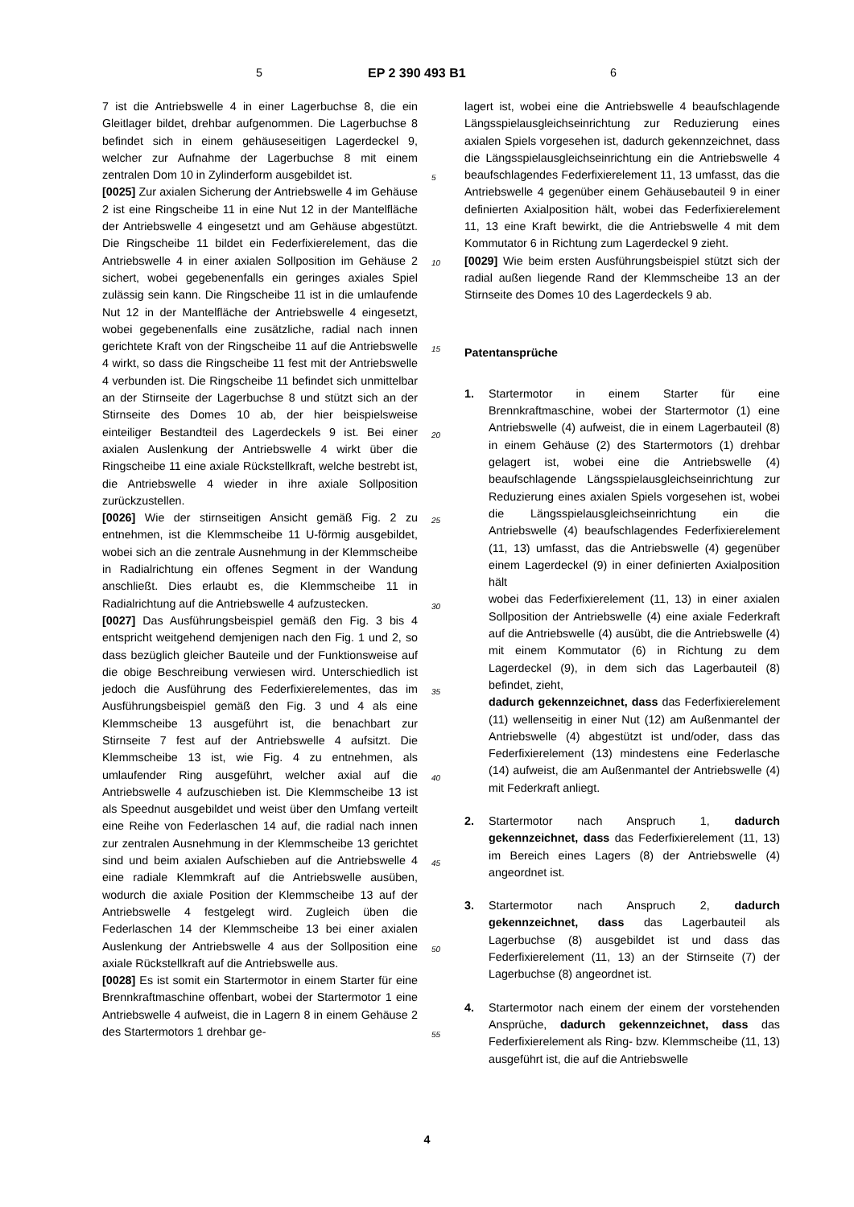5 EP 2 390 493 B1 6
7 ist die Antriebswelle 4 in einer Lagerbuchse 8, die ein Gleitlager bildet, drehbar aufgenommen. Die Lagerbuchse 8 befindet sich in einem gehäuseseitigen Lagerdeckel 9, welcher zur Aufnahme der Lagerbuchse 8 mit einem zentralen Dom 10 in Zylinderform ausgebildet ist.
[0025] Zur axialen Sicherung der Antriebswelle 4 im Gehäuse 2 ist eine Ringscheibe 11 in eine Nut 12 in der Mantelfläche der Antriebswelle 4 eingesetzt und am Gehäuse abgestützt. Die Ringscheibe 11 bildet ein Federfixierelement, das die Antriebswelle 4 in einer axialen Sollposition im Gehäuse 2 sichert, wobei gegebenenfalls ein geringes axiales Spiel zulässig sein kann. Die Ringscheibe 11 ist in die umlaufende Nut 12 in der Mantelfläche der Antriebswelle 4 eingesetzt, wobei gegebenenfalls eine zusätzliche, radial nach innen gerichtete Kraft von der Ringscheibe 11 auf die Antriebswelle 4 wirkt, so dass die Ringscheibe 11 fest mit der Antriebswelle 4 verbunden ist. Die Ringscheibe 11 befindet sich unmittelbar an der Stirnseite der Lagerbuchse 8 und stützt sich an der Stirnseite des Domes 10 ab, der hier beispielsweise einteiliger Bestandteil des Lagerdeckels 9 ist. Bei einer axialen Auslenkung der Antriebswelle 4 wirkt über die Ringscheibe 11 eine axiale Rückstellkraft, welche bestrebt ist, die Antriebswelle 4 wieder in ihre axiale Sollposition zurückzustellen.
[0026] Wie der stirnseitigen Ansicht gemäß Fig. 2 zu entnehmen, ist die Klemmscheibe 11 U-förmig ausgebildet, wobei sich an die zentrale Ausnehmung in der Klemmscheibe in Radialrichtung ein offenes Segment in der Wandung anschließt. Dies erlaubt es, die Klemmscheibe 11 in Radialrichtung auf die Antriebswelle 4 aufzustecken.
[0027] Das Ausführungsbeispiel gemäß den Fig. 3 bis 4 entspricht weitgehend demjenigen nach den Fig. 1 und 2, so dass bezüglich gleicher Bauteile und der Funktionsweise auf die obige Beschreibung verwiesen wird. Unterschiedlich ist jedoch die Ausführung des Federfixierelementes, das im Ausführungsbeispiel gemäß den Fig. 3 und 4 als eine Klemmscheibe 13 ausgeführt ist, die benachbart zur Stirnseite 7 fest auf der Antriebswelle 4 aufsitzt. Die Klemmscheibe 13 ist, wie Fig. 4 zu entnehmen, als umlaufender Ring ausgeführt, welcher axial auf die Antriebswelle 4 aufzuschieben ist. Die Klemmscheibe 13 ist als Speednut ausgebildet und weist über den Umfang verteilt eine Reihe von Federlaschen 14 auf, die radial nach innen zur zentralen Ausnehmung in der Klemmscheibe 13 gerichtet sind und beim axialen Aufschieben auf die Antriebswelle 4 eine radiale Klemmkraft auf die Antriebswelle ausüben, wodurch die axiale Position der Klemmscheibe 13 auf der Antriebswelle 4 festgelegt wird. Zugleich üben die Federlaschen 14 der Klemmscheibe 13 bei einer axialen Auslenkung der Antriebswelle 4 aus der Sollposition eine axiale Rückstellkraft auf die Antriebswelle aus.
[0028] Es ist somit ein Startermotor in einem Starter für eine Brennkraftmaschine offenbart, wobei der Startermotor 1 eine Antriebswelle 4 aufweist, die in Lagern 8 in einem Gehäuse 2 des Startermotors 1 drehbar ge-
lagert ist, wobei eine die Antriebswelle 4 beaufschlagende Längsspielausgleichseinrichtung zur Reduzierung eines axialen Spiels vorgesehen ist, dadurch gekennzeichnet, dass die Längsspielausgleichseinrichtung ein die Antriebswelle 4 beaufschlagendes Federfixierelement 11, 13 umfasst, das die Antriebswelle 4 gegenüber einem Gehäusebauteil 9 in einer definierten Axialposition hält, wobei das Federfixierelement 11, 13 eine Kraft bewirkt, die die Antriebswelle 4 mit dem Kommutator 6 in Richtung zum Lagerdeckel 9 zieht.
[0029] Wie beim ersten Ausführungsbeispiel stützt sich der radial außen liegende Rand der Klemmscheibe 13 an der Stirnseite des Domes 10 des Lagerdeckels 9 ab.
Patentansprüche
1. Startermotor in einem Starter für eine Brennkraftmaschine, wobei der Startermotor (1) eine Antriebswelle (4) aufweist, die in einem Lagerbauteil (8) in einem Gehäuse (2) des Startermotors (1) drehbar gelagert ist, wobei eine die Antriebswelle (4) beaufschlagende Längsspielausgleichseinrichtung zur Reduzierung eines axialen Spiels vorgesehen ist, wobei die Längsspielausgleichseinrichtung ein die Antriebswelle (4) beaufschlagendes Federfixierelement (11, 13) umfasst, das die Antriebswelle (4) gegenüber einem Lagerdeckel (9) in einer definierten Axialposition hält
wobei das Federfixierelement (11, 13) in einer axialen Sollposition der Antriebswelle (4) eine axiale Federkraft auf die Antriebswelle (4) ausübt, die die Antriebswelle (4) mit einem Kommutator (6) in Richtung zu dem Lagerdeckel (9), in dem sich das Lagerbauteil (8) befindet, zieht,
dadurch gekennzeichnet, dass das Federfixierelement (11) wellenseitig in einer Nut (12) am Außenmantel der Antriebswelle (4) abgestützt ist und/oder, dass das Federfixierelement (13) mindestens eine Federlasche (14) aufweist, die am Außenmantel der Antriebswelle (4) mit Federkraft anliegt.
2. Startermotor nach Anspruch 1, dadurch gekennzeichnet, dass das Federfixierelement (11, 13) im Bereich eines Lagers (8) der Antriebswelle (4) angeordnet ist.
3. Startermotor nach Anspruch 2, dadurch gekennzeichnet, dass das Lagerbauteil als Lagerbuchse (8) ausgebildet ist und dass das Federfixierelement (11, 13) an der Stirnseite (7) der Lagerbuchse (8) angeordnet ist.
4. Startermotor nach einem der einem der vorstehenden Ansprüche, dadurch gekennzeichnet, dass das Federfixierelement als Ring- bzw. Klemmscheibe (11, 13) ausgeführt ist, die auf die Antriebswelle
5
10
15
20
25
30
35
40
45
50
55
4